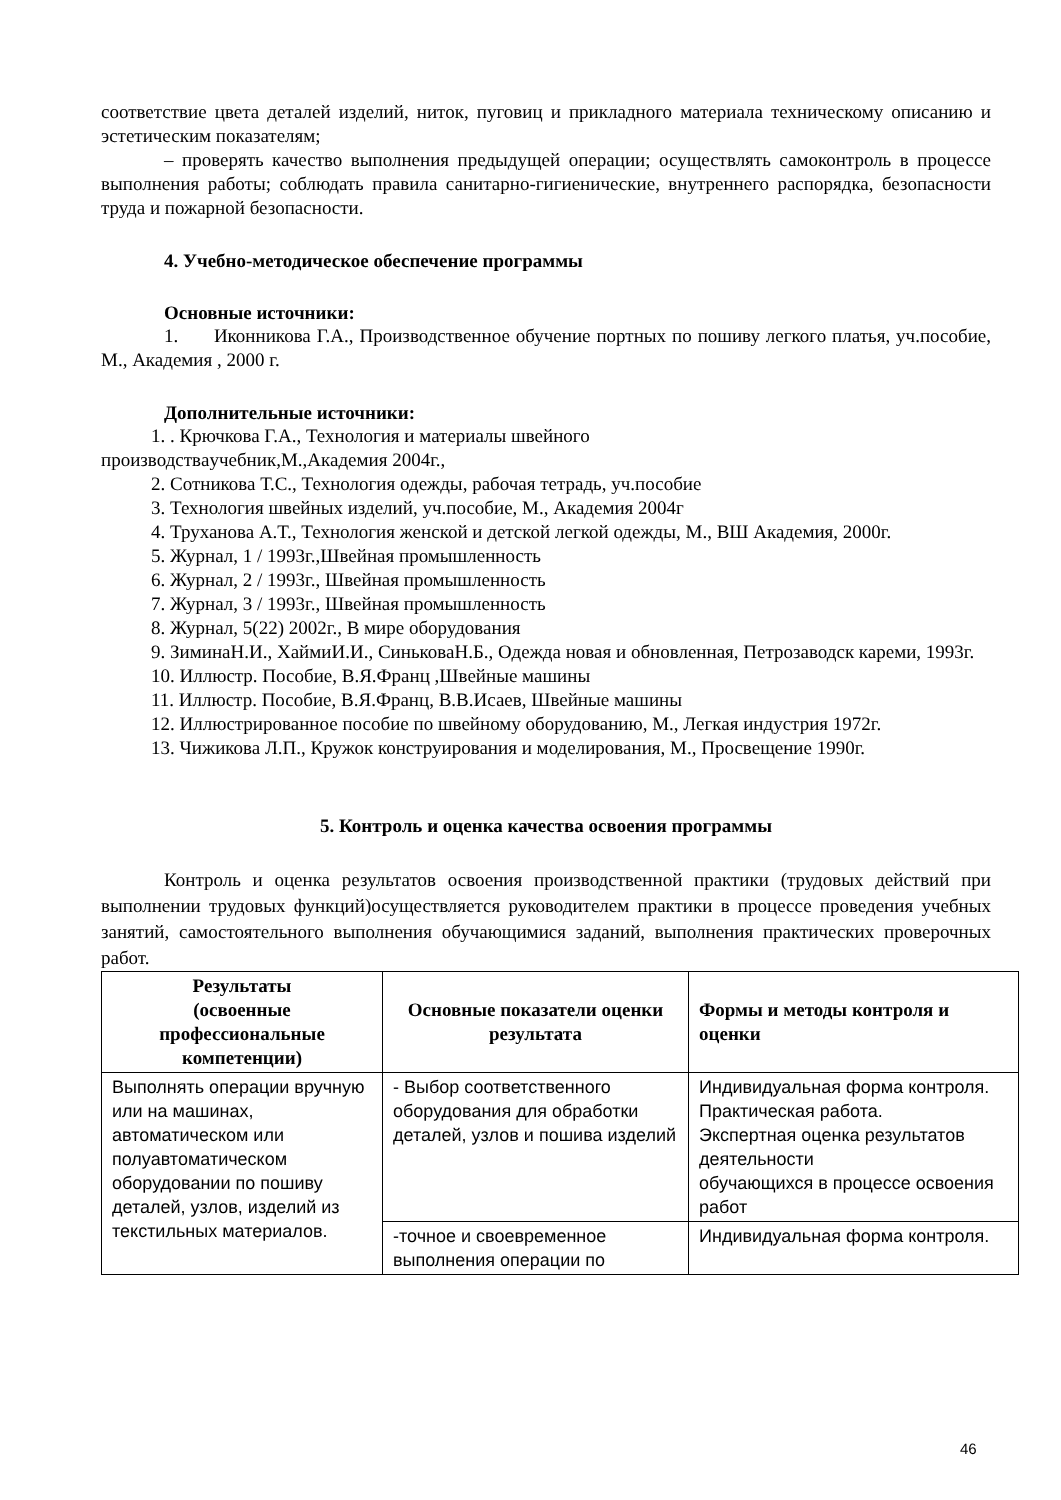соответствие цвета деталей изделий, ниток, пуговиц и прикладного материала техническому описанию и эстетическим показателям;
– проверять качество выполнения предыдущей операции; осуществлять самоконтроль в процессе выполнения работы; соблюдать правила санитарно-гигиенические, внутреннего распорядка, безопасности труда и пожарной безопасности.
4. Учебно-методическое обеспечение программы
Основные источники:
1. Иконникова Г.А., Производственное обучение портных по пошиву легкого платья, уч.пособие, М., Академия , 2000 г.
Дополнительные источники:
1. . Крючкова Г.А., Технология и материалы швейного
производствaучебник,М.,Академия 2004г.,
2. Сотникова Т.С., Технология одежды, рабочая тетрадь, уч.пособие
3. Технология швейных изделий, уч.пособие, М., Академия 2004г
4. Труханова А.Т., Технология женской и детской легкой одежды, М., ВШ Академия, 2000г.
5. Журнал, 1 / 1993г.,Швейная промышленность
6. Журнал, 2 / 1993г., Швейная промышленность
7. Журнал, 3 / 1993г., Швейная промышленность
8. Журнал, 5(22) 2002г., В мире оборудования
9. ЗиминаН.И., ХаймиИ.И., СиньковаН.Б., Одежда новая и обновленная, Петрозаводск кареми, 1993г.
10. Иллюстр. Пособие, В.Я.Франц ,Швейные машины
11. Иллюстр. Пособие, В.Я.Франц, В.В.Исаев, Швейные машины
12. Иллюстрированное пособие по швейному оборудованию, М., Легкая индустрия 1972г.
13. Чижикова Л.П., Кружок конструирования и моделирования, М., Просвещение 1990г.
5. Контроль и оценка качества освоения программы
Контроль и оценка результатов освоения производственной практики (трудовых действий при выполнении трудовых функций)осуществляется руководителем практики в процессе проведения учебных занятий, самостоятельного выполнения обучающимися заданий, выполнения практических проверочных работ.
| Результаты (освоенные профессиональные компетенции) | Основные показатели оценки результата | Формы и методы контроля и оценки |
| --- | --- | --- |
| Выполнять операции вручную или на машинах, автоматическом или полуавтоматическом оборудовании по пошиву деталей, узлов, изделий из текстильных материалов. | - Выбор соответственного оборудования для обработки деталей, узлов и пошива изделий | Индивидуальная форма контроля. Практическая работа. Экспертная оценка результатов деятельности обучающихся в процессе освоения работ |
| | -точное и своевременное выполнения операции по | Индивидуальная форма контроля. |
46